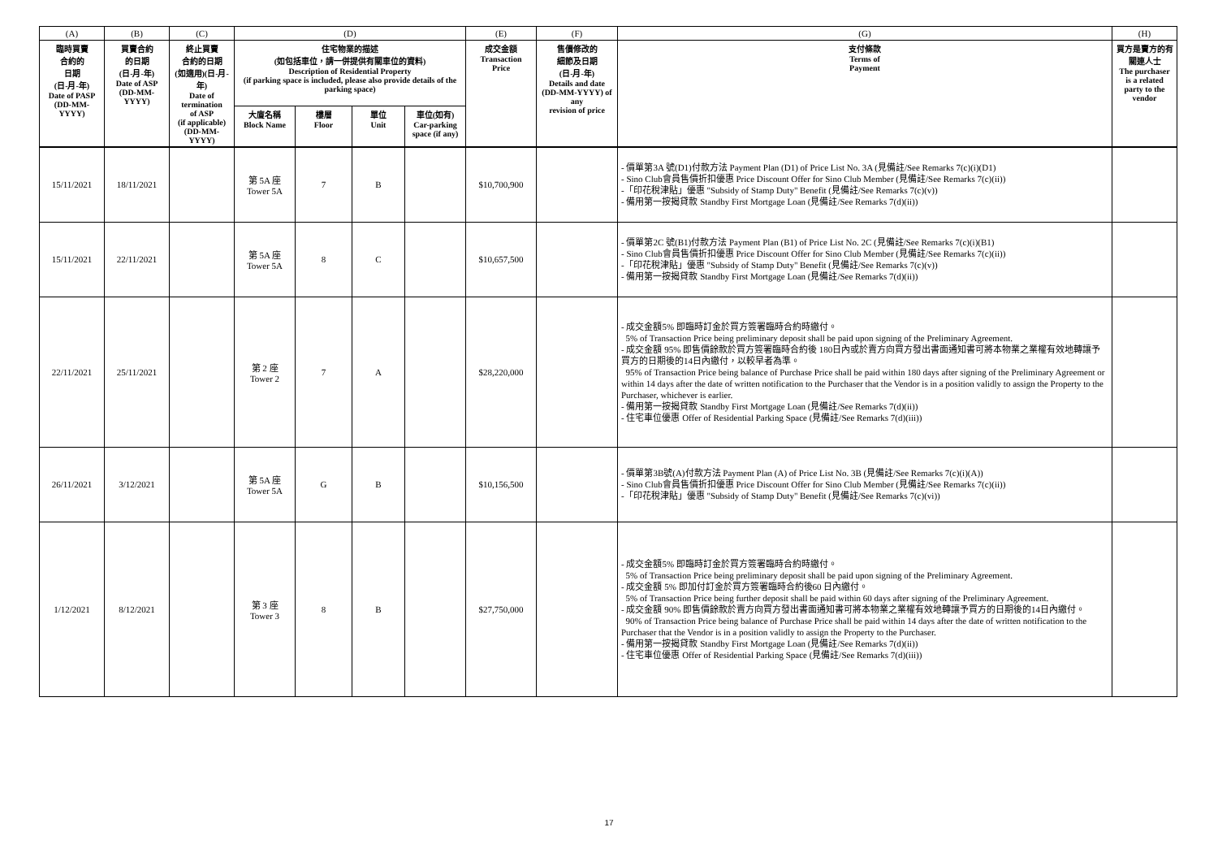| (A) | (B) | (C) | (D) | | | | (E) | (F) | (G) | (H) |
| --- | --- | --- | --- | --- | --- | --- | --- | --- | --- | --- |
| 臨時買賣 合約的 日期 (日-月-年) Date of PASP (DD-MM-YYYY) | 買賣合約 的日期 (日-月-年) Date of ASP (DD-MM-YYYY) | 終止買賣 合約的日期 (如適用)(日-月-年) Date of termination of ASP (if applicable) (DD-MM-YYYY) | 住宅物業的描述 (如包括車位，請一併提供有關車位的資料) Description of Residential Property (if parking space is included, please also provide details of the parking space) | | | | 成交金額 Transaction Price | 售價修改的 細節及日期 (日-月-年) Details and date (DD-MM-YYYY) of any revision of price | 支付條款 Terms of Payment | 買方是賣方的有 關連人士 The purchaser is a related party to the vendor |
| | | | 大廈名稱 Block Name | 樓層 Floor | 單位 Unit | 車位(如有) Car-parking space (if any) | | | | |
| 15/11/2021 | 18/11/2021 | | 第 5A 座 Tower 5A | 7 | B | | $10,700,900 | | - 價單第3A 號(D1)付款方法 Payment Plan (D1) of Price List No. 3A (見備註/See Remarks 7(c)(i)(D1) - Sino Club會員售價折扣優惠 Price Discount Offer for Sino Club Member (見備註/See Remarks 7(c)(ii)) -「印花稅津貼」優惠 "Subsidy of Stamp Duty" Benefit (見備註/See Remarks 7(c)(v)) - 備用第一按揭貸款 Standby First Mortgage Loan (見備註/See Remarks 7(d)(ii)) | |
| 15/11/2021 | 22/11/2021 | | 第 5A 座 Tower 5A | 8 | C | | $10,657,500 | | - 價單第2C 號(B1)付款方法 Payment Plan (B1) of Price List No. 2C (見備註/See Remarks 7(c)(i)(B1) - Sino Club會員售價折扣優惠 Price Discount Offer for Sino Club Member (見備註/See Remarks 7(c)(ii)) -「印花稅津貼」優惠 "Subsidy of Stamp Duty" Benefit (見備註/See Remarks 7(c)(v)) - 備用第一按揭貸款 Standby First Mortgage Loan (見備註/See Remarks 7(d)(ii)) | |
| 22/11/2021 | 25/11/2021 | | 第 2 座 Tower 2 | 7 | A | | $28,220,000 | | - 成交金額5% 即臨時訂金於買方簽署臨時合約時繳付。 5% of Transaction Price being preliminary deposit shall be paid upon signing of the Preliminary Agreement. - 成交金額 95% 即售價餘款於買方簽署臨時合約後 180日內或於賣方向買方發出書面通知書可將本物業之業權有效地轉讓予買方的日期後的14日內繳付，以較早者為準。 95% of Transaction Price being balance of Purchase Price shall be paid within 180 days after signing of the Preliminary Agreement or within 14 days after the date of written notification to the Purchaser that the Vendor is in a position validly to assign the Property to the Purchaser, whichever is earlier. - 備用第一按揭貸款 Standby First Mortgage Loan (見備註/See Remarks 7(d)(ii)) - 住宅車位優惠 Offer of Residential Parking Space (見備註/See Remarks 7(d)(iii)) | |
| 26/11/2021 | 3/12/2021 | | 第 5A 座 Tower 5A | G | B | | $10,156,500 | | - 價單第3B號(A)付款方法 Payment Plan (A) of Price List No. 3B (見備註/See Remarks 7(c)(i)(A)) - Sino Club會員售價折扣優惠 Price Discount Offer for Sino Club Member (見備註/See Remarks 7(c)(ii)) -「印花稅津貼」優惠 "Subsidy of Stamp Duty" Benefit (見備註/See Remarks 7(c)(vi)) | |
| 1/12/2021 | 8/12/2021 | | 第 3 座 Tower 3 | 8 | B | | $27,750,000 | | - 成交金額5% 即臨時訂金於買方簽署臨時合約時繳付。 5% of Transaction Price being preliminary deposit shall be paid upon signing of the Preliminary Agreement. - 成交金額 5% 即加付訂金於買方簽署臨時合約後60 日內繳付。 5% of Transaction Price being further deposit shall be paid within 60 days after signing of the Preliminary Agreement. - 成交金額 90% 即售價餘款於賣方向買方發出書面通知書可將本物業之業權有效地轉讓予買方的日期後的14日內繳付。 90% of Transaction Price being balance of Purchase Price shall be paid within 14 days after the date of written notification to the Purchaser that the Vendor is in a position validly to assign the Property to the Purchaser. - 備用第一按揭貸款 Standby First Mortgage Loan (見備註/See Remarks 7(d)(ii)) - 住宅車位優惠 Offer of Residential Parking Space (見備註/See Remarks 7(d)(iii)) | |
17